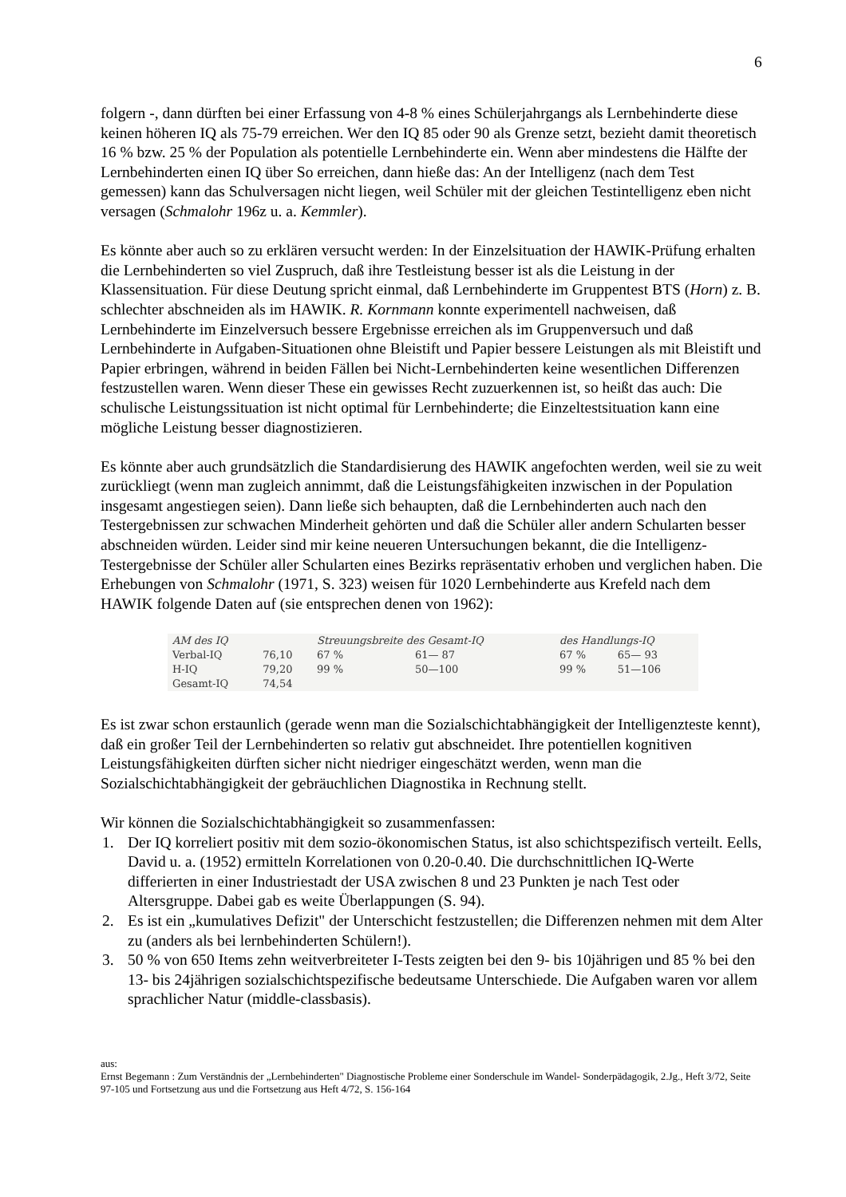6
folgern -, dann dürften bei einer Erfassung von 4-8 % eines Schülerjahrgangs als Lernbehinderte diese keinen höheren IQ als 75-79 erreichen. Wer den IQ 85 oder 90 als Grenze setzt, bezieht damit theoretisch 16 % bzw. 25 % der Population als potentielle Lernbehinderte ein. Wenn aber mindestens die Hälfte der Lernbehinderten einen IQ über So erreichen, dann hieße das: An der Intelligenz (nach dem Test gemessen) kann das Schulversagen nicht liegen, weil Schüler mit der gleichen Testintelligenz eben nicht versagen (Schmalohr 196z u. a. Kemmler).
Es könnte aber auch so zu erklären versucht werden: In der Einzelsituation der HAWIK-Prüfung erhalten die Lernbehinderten so viel Zuspruch, daß ihre Testleistung besser ist als die Leistung in der Klassensituation. Für diese Deutung spricht einmal, daß Lernbehinderte im Gruppentest BTS (Horn) z. B. schlechter abschneiden als im HAWIK. R. Kornmann konnte experimentell nachweisen, daß Lernbehinderte im Einzelversuch bessere Ergebnisse erreichen als im Gruppenversuch und daß Lernbehinderte in Aufgaben-Situationen ohne Bleistift und Papier bessere Leistungen als mit Bleistift und Papier erbringen, während in beiden Fällen bei Nicht-Lernbehinderten keine wesentlichen Differenzen festzustellen waren. Wenn dieser These ein gewisses Recht zuzuerkennen ist, so heißt das auch: Die schulische Leistungssituation ist nicht optimal für Lernbehinderte; die Einzeltestsituation kann eine mögliche Leistung besser diagnostizieren.
Es könnte aber auch grundsätzlich die Standardisierung des HAWIK angefochten werden, weil sie zu weit zurückliegt (wenn man zugleich annimmt, daß die Leistungsfähigkeiten inzwischen in der Population insgesamt angestiegen seien). Dann ließe sich behaupten, daß die Lernbehinderten auch nach den Testergebnissen zur schwachen Minderheit gehörten und daß die Schüler aller andern Schularten besser abschneiden würden. Leider sind mir keine neueren Untersuchungen bekannt, die die Intelligenz-Testergebnisse der Schüler aller Schularten eines Bezirks repräsentativ erhoben und verglichen haben. Die Erhebungen von Schmalohr (1971, S. 323) weisen für 1020 Lernbehinderte aus Krefeld nach dem HAWIK folgende Daten auf (sie entsprechen denen von 1962):
| AM des IQ | | Streuungsbreite des Gesamt-IQ | | des Handlungs-IQ | |
| --- | --- | --- | --- | --- | --- |
| Verbal-IQ | 76,10 | 67 % | 61— 87 | 67 % | 65— 93 |
| H-IQ | 79,20 | 99 % | 50—100 | 99 % | 51—106 |
| Gesamt-IQ | 74,54 | | | | |
Es ist zwar schon erstaunlich (gerade wenn man die Sozialschichtabhängigkeit der Intelligenzteste kennt), daß ein großer Teil der Lernbehinderten so relativ gut abschneidet. Ihre potentiellen kognitiven Leistungsfähigkeiten dürften sicher nicht niedriger eingeschätzt werden, wenn man die Sozialschichtabhängigkeit der gebräuchlichen Diagnostika in Rechnung stellt.
Wir können die Sozialschichtabhängigkeit so zusammenfassen:
1. Der IQ korreliert positiv mit dem sozio-ökonomischen Status, ist also schichtspezifisch verteilt. Eells, David u. a. (1952) ermitteln Korrelationen von 0.20-0.40. Die durchschnittlichen IQ-Werte differierten in einer Industriestadt der USA zwischen 8 und 23 Punkten je nach Test oder Altersgruppe. Dabei gab es weite Überlappungen (S. 94).
2. Es ist ein „kumulatives Defizit" der Unterschicht festzustellen; die Differenzen nehmen mit dem Alter zu (anders als bei lernbehinderten Schülern!).
3. 50 % von 650 Items zehn weitverbreiteter I-Tests zeigten bei den 9- bis 10jährigen und 85 % bei den 13- bis 24jährigen sozialschichtspezifische bedeutsame Unterschiede. Die Aufgaben waren vor allem sprachlicher Natur (middle-classbasis).
aus:
Ernst Begemann : Zum Verständnis der „Lernbehinderten" Diagnostische Probleme einer Sonderschule im Wandel- Sonderpädagogik, 2.Jg., Heft 3/72, Seite 97-105 und Fortsetzung aus und die Fortsetzung aus Heft 4/72, S. 156-164